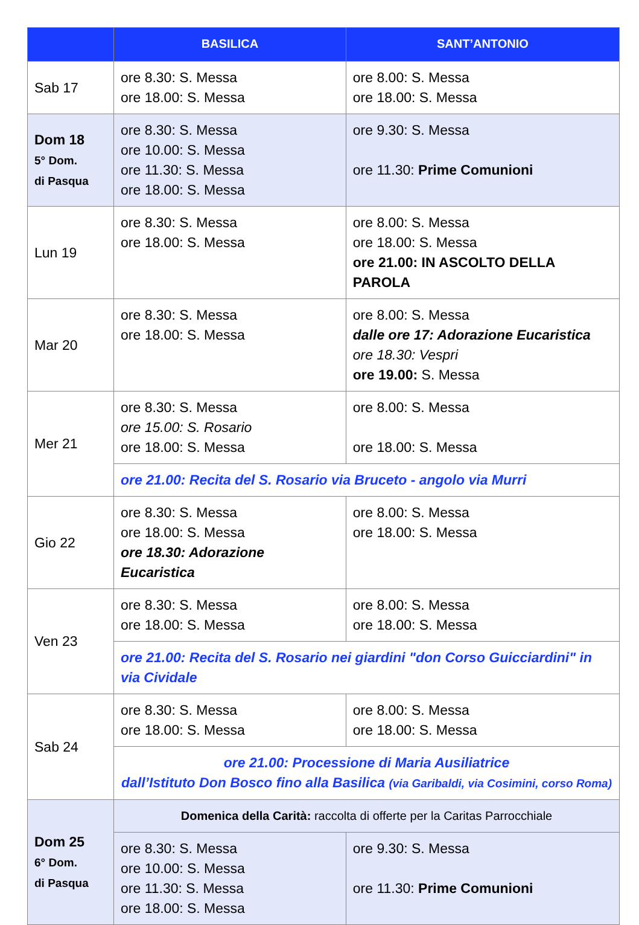| | BASILICA | SANT’ANTONIO |
| --- | --- | --- |
| Sab 17 | ore 8.30: S. Messa ore 18.00: S. Messa | ore 8.00: S. Messa ore 18.00: S. Messa |
| Dom 18 5° Dom. di Pasqua | ore 8.30: S. Messa ore 10.00: S. Messa ore 11.30: S. Messa ore 18.00: S. Messa | ore 9.30: S. Messa ore 11.30: Prime Comunioni |
| Lun 19 | ore 8.30: S. Messa ore 18.00: S. Messa | ore 8.00: S. Messa ore 18.00: S. Messa ore 21.00: IN ASCOLTO DELLA PAROLA |
| Mar 20 | ore 8.30: S. Messa ore 18.00: S. Messa | ore 8.00: S. Messa dalle ore 17: Adorazione Eucaristica ore 18.30: Vespri ore 19.00: S. Messa |
| Mer 21 | ore 8.30: S. Messa ore 15.00: S. Rosario ore 18.00: S. Messa | ore 8.00: S. Messa ore 18.00: S. Messa |
| | ore 21.00: Recita del S. Rosario via Bruceto - angolo via Murri | |
| Gio 22 | ore 8.30: S. Messa ore 18.00: S. Messa ore 18.30: Adorazione Eucaristica | ore 8.00: S. Messa ore 18.00: S. Messa |
| Ven 23 | ore 8.30: S. Messa ore 18.00: S. Messa | ore 8.00: S. Messa ore 18.00: S. Messa |
| | ore 21.00: Recita del S. Rosario nei giardini "don Corso Guicciardini" in via Cividale | |
| Sab 24 | ore 8.30: S. Messa ore 18.00: S. Messa | ore 8.00: S. Messa ore 18.00: S. Messa |
| | ore 21.00: Processione di Maria Ausiliatrice dall’Istituto Don Bosco fino alla Basilica (via Garibaldi, via Cosimini, corso Roma) | |
| Dom 25 6° Dom. di Pasqua | Domenica della Carità: raccolta di offerte per la Caritas Parrocchiale | |
| | ore 8.30: S. Messa ore 10.00: S. Messa ore 11.30: S. Messa ore 18.00: S. Messa | ore 9.30: S. Messa ore 11.30: Prime Comunioni |